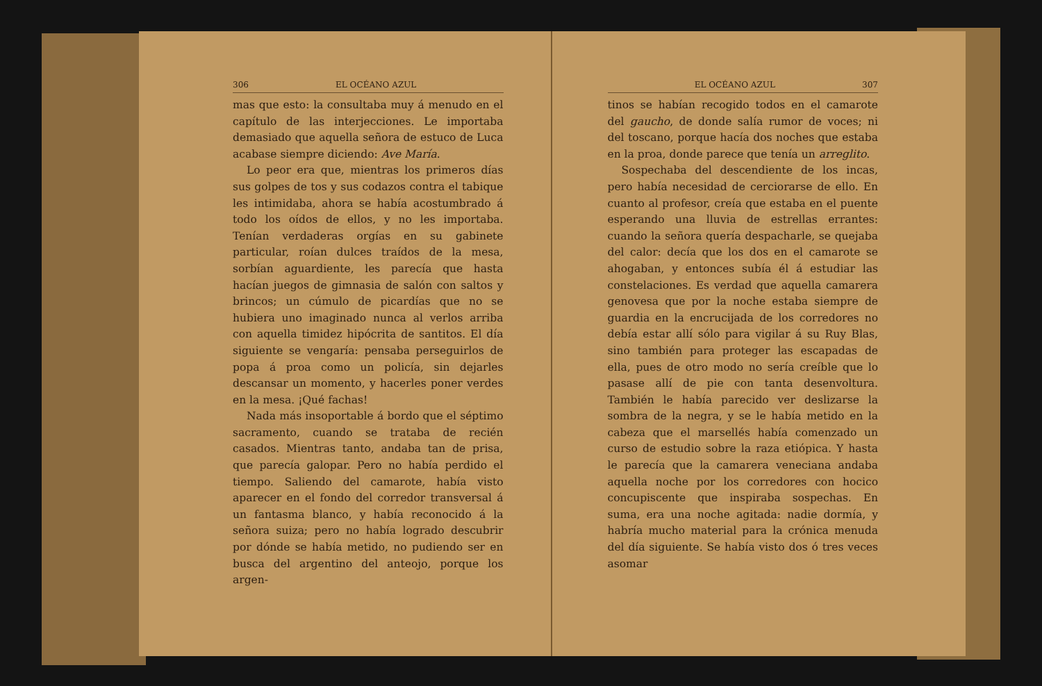306 EL OCÉANO AZUL
mas que esto: la consultaba muy á menudo en el capítulo de las interjecciones. Le importaba demasiado que aquella señora de estuco de Luca acabase siempre diciendo: Ave María.
Lo peor era que, mientras los primeros días sus golpes de tos y sus codazos contra el tabique les intimidaba, ahora se había acostumbrado á todo los oídos de ellos, y no les importaba. Tenían verdaderas orgías en su gabinete particular, roían dulces traídos de la mesa, sorbían aguardiente, les parecía que hasta hacían juegos de gimnasia de salón con saltos y brincos; un cúmulo de picardías que no se hubiera uno imaginado nunca al verlos arriba con aquella timidez hipócrita de santitos. El día siguiente se vengaría: pensaba perseguirlos de popa á proa como un policía, sin dejarles descansar un momento, y hacerles poner verdes en la mesa. ¡Qué fachas!
Nada más insoportable á bordo que el séptimo sacramento, cuando se trataba de recién casados. Mientras tanto, andaba tan de prisa, que parecía galopar. Pero no había perdido el tiempo. Saliendo del camarote, había visto aparecer en el fondo del corredor transversal á un fantasma blanco, y había reconocido á la señora suiza; pero no había logrado descubrir por dónde se había metido, no pudiendo ser en busca del argentino del anteojo, porque los argen-
EL OCÉANO AZUL 307
tinos se habían recogido todos en el camarote del gaucho, de donde salía rumor de voces; ni del toscano, porque hacía dos noches que estaba en la proa, donde parece que tenía un arreglito.
Sospechaba del descendiente de los incas, pero había necesidad de cerciorarse de ello. En cuanto al profesor, creía que estaba en el puente esperando una lluvia de estrellas errantes: cuando la señora quería despacharle, se quejaba del calor: decía que los dos en el camarote se ahogaban, y entonces subía él á estudiar las constelaciones. Es verdad que aquella camarera genovesa que por la noche estaba siempre de guardia en la encrucijada de los corredores no debía estar allí sólo para vigilar á su Ruy Blas, sino también para proteger las escapadas de ella, pues de otro modo no sería creíble que lo pasase allí de pie con tanta desenvoltura. También le había parecido ver deslizarse la sombra de la negra, y se le había metido en la cabeza que el marsellés había comenzado un curso de estudio sobre la raza etiópica. Y hasta le parecía que la camarera veneciana andaba aquella noche por los corredores con hocico concupiscente que inspiraba sospechas. En suma, era una noche agitada: nadie dormía, y habría mucho material para la crónica menuda del día siguiente. Se había visto dos ó tres veces asomar